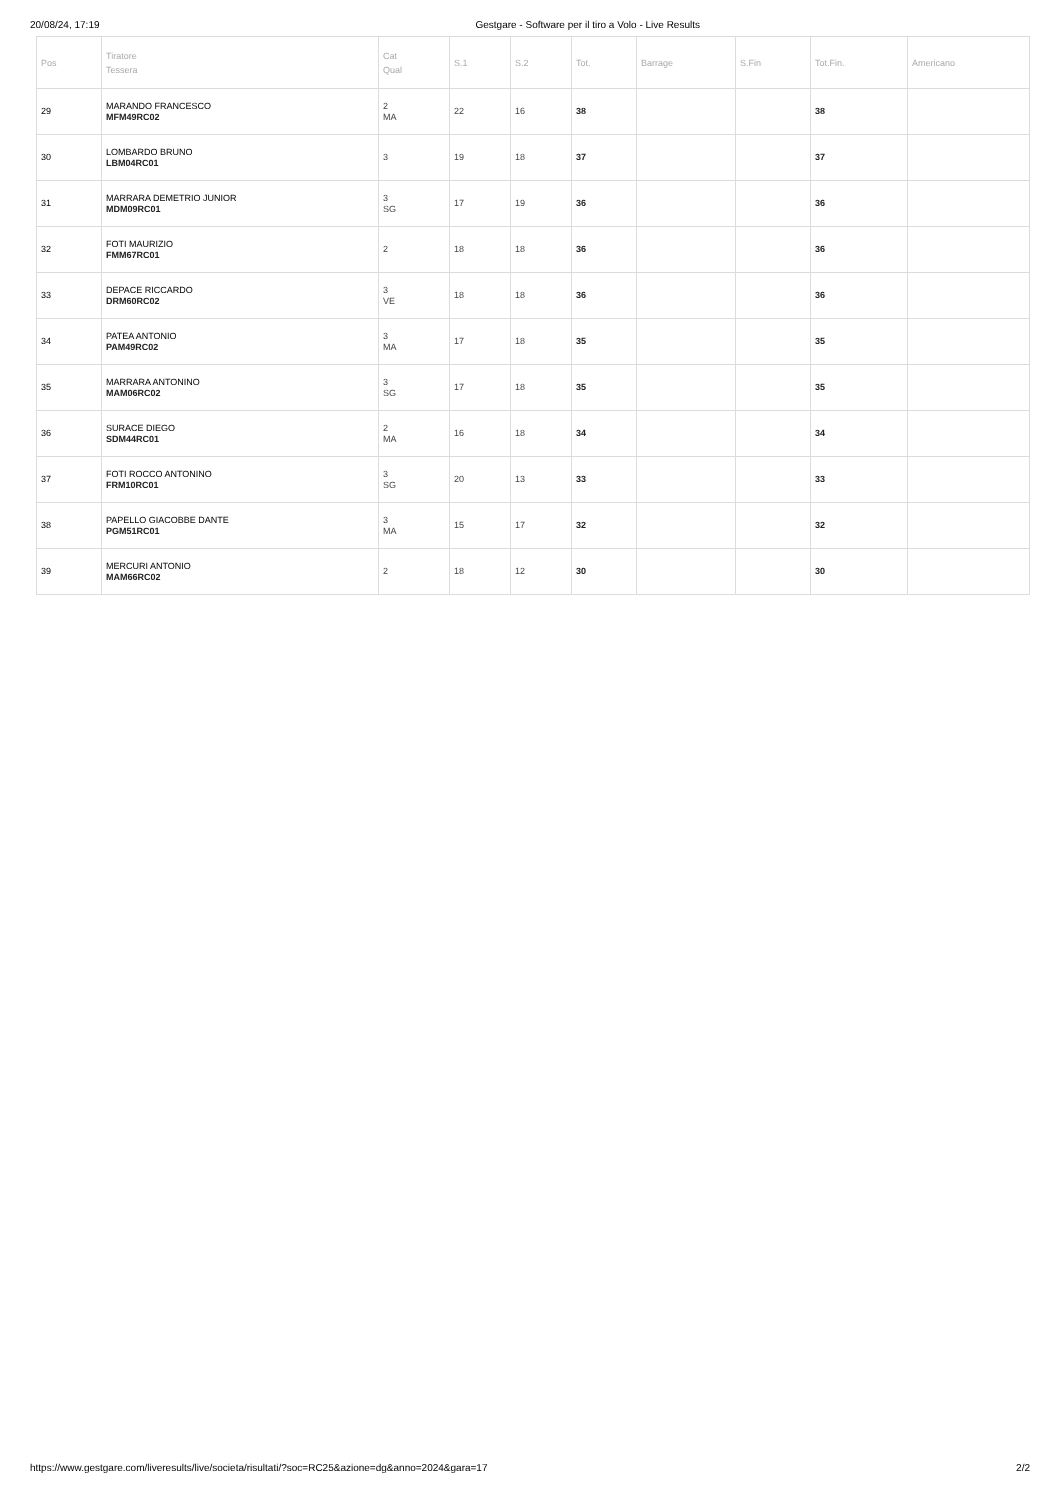20/08/24, 17:19 Gestgare - Software per il tiro a Volo - Live Results
| Pos | Tiratore Tessera | Cat Qual | S.1 | S.2 | Tot. | Barrage | S.Fin | Tot.Fin. | Americano |
| --- | --- | --- | --- | --- | --- | --- | --- | --- | --- |
| 29 | MARANDO FRANCESCO MFM49RC02 | 2 MA | 22 | 16 | 38 | | | 38 | |
| 30 | LOMBARDO BRUNO LBM04RC01 | 3 | 19 | 18 | 37 | | | 37 | |
| 31 | MARRARA DEMETRIO JUNIOR MDM09RC01 | 3 SG | 17 | 19 | 36 | | | 36 | |
| 32 | FOTI MAURIZIO FMM67RC01 | 2 | 18 | 18 | 36 | | | 36 | |
| 33 | DEPACE RICCARDO DRM60RC02 | 3 VE | 18 | 18 | 36 | | | 36 | |
| 34 | PATEA ANTONIO PAM49RC02 | 3 MA | 17 | 18 | 35 | | | 35 | |
| 35 | MARRARA ANTONINO MAM06RC02 | 3 SG | 17 | 18 | 35 | | | 35 | |
| 36 | SURACE DIEGO SDM44RC01 | 2 MA | 16 | 18 | 34 | | | 34 | |
| 37 | FOTI ROCCO ANTONINO FRM10RC01 | 3 SG | 20 | 13 | 33 | | | 33 | |
| 38 | PAPELLO GIACOBBE DANTE PGM51RC01 | 3 MA | 15 | 17 | 32 | | | 32 | |
| 39 | MERCURI ANTONIO MAM66RC02 | 2 | 18 | 12 | 30 | | | 30 | |
https://www.gestgare.com/liveresults/live/societa/risultati/?soc=RC25&azione=dg&anno=2024&gara=17 2/2